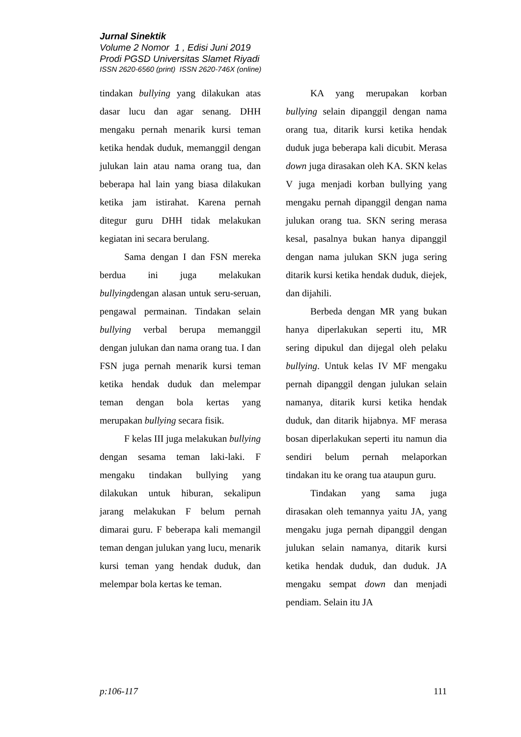Jurnal Sinektik
Volume 2 Nomor 1 , Edisi Juni 2019
Prodi PGSD Universitas Slamet Riyadi
ISSN 2620-6560 (print) ISSN 2620-746X (online)
tindakan bullying yang dilakukan atas dasar lucu dan agar senang. DHH mengaku pernah menarik kursi teman ketika hendak duduk, memanggil dengan julukan lain atau nama orang tua, dan beberapa hal lain yang biasa dilakukan ketika jam istirahat. Karena pernah ditegur guru DHH tidak melakukan kegiatan ini secara berulang.
Sama dengan I dan FSN mereka berdua ini juga melakukan bullyingdengan alasan untuk seru-seruan, pengawal permainan. Tindakan selain bullying verbal berupa memanggil dengan julukan dan nama orang tua. I dan FSN juga pernah menarik kursi teman ketika hendak duduk dan melempar teman dengan bola kertas yang merupakan bullying secara fisik.
F kelas III juga melakukan bullying dengan sesama teman laki-laki. F mengaku tindakan bullying yang dilakukan untuk hiburan, sekalipun jarang melakukan F belum pernah dimarai guru. F beberapa kali memangil teman dengan julukan yang lucu, menarik kursi teman yang hendak duduk, dan melempar bola kertas ke teman.
KA yang merupakan korban bullying selain dipanggil dengan nama orang tua, ditarik kursi ketika hendak duduk juga beberapa kali dicubit. Merasa down juga dirasakan oleh KA. SKN kelas V juga menjadi korban bullying yang mengaku pernah dipanggil dengan nama julukan orang tua. SKN sering merasa kesal, pasalnya bukan hanya dipanggil dengan nama julukan SKN juga sering ditarik kursi ketika hendak duduk, diejek, dan dijahili.
Berbeda dengan MR yang bukan hanya diperlakukan seperti itu, MR sering dipukul dan dijegal oleh pelaku bullying. Untuk kelas IV MF mengaku pernah dipanggil dengan julukan selain namanya, ditarik kursi ketika hendak duduk, dan ditarik hijabnya. MF merasa bosan diperlakukan seperti itu namun dia sendiri belum pernah melaporkan tindakan itu ke orang tua ataupun guru.
Tindakan yang sama juga dirasakan oleh temannya yaitu JA, yang mengaku juga pernah dipanggil dengan julukan selain namanya, ditarik kursi ketika hendak duduk, dan duduk. JA mengaku sempat down dan menjadi pendiam. Selain itu JA
p:106-117 111